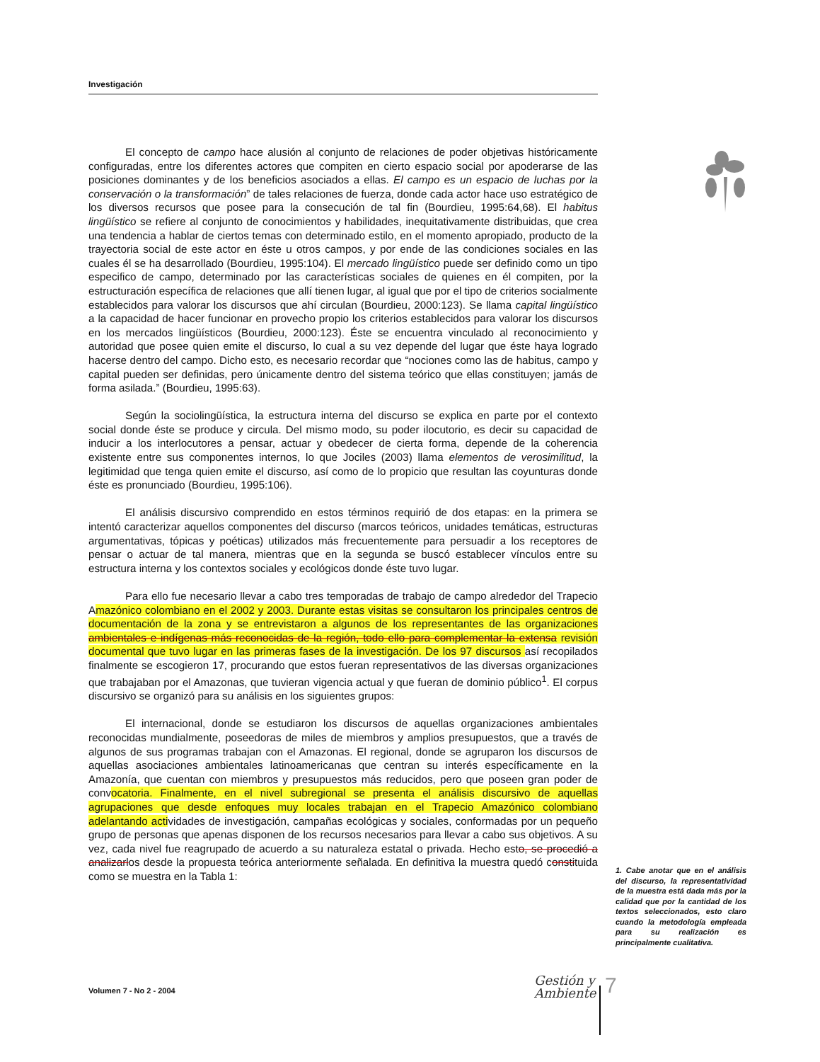Investigación
El concepto de campo hace alusión al conjunto de relaciones de poder objetivas históricamente configuradas, entre los diferentes actores que compiten en cierto espacio social por apoderarse de las posiciones dominantes y de los beneficios asociados a ellas. El campo es un espacio de luchas por la conservación o la transformación” de tales relaciones de fuerza, donde cada actor hace uso estratégico de los diversos recursos que posee para la consecución de tal fin (Bourdieu, 1995:64,68). El habitus lingüístico se refiere al conjunto de conocimientos y habilidades, inequitativamente distribuidas, que crea una tendencia a hablar de ciertos temas con determinado estilo, en el momento apropiado, producto de la trayectoria social de este actor en éste u otros campos, y por ende de las condiciones sociales en las cuales él se ha desarrollado (Bourdieu, 1995:104). El mercado lingüístico puede ser definido como un tipo especifico de campo, determinado por las características sociales de quienes en él compiten, por la estructuración específica de relaciones que allí tienen lugar, al igual que por el tipo de criterios socialmente establecidos para valorar los discursos que ahí circulan (Bourdieu, 2000:123). Se llama capital lingüístico a la capacidad de hacer funcionar en provecho propio los criterios establecidos para valorar los discursos en los mercados lingüísticos (Bourdieu, 2000:123). Éste se encuentra vinculado al reconocimiento y autoridad que posee quien emite el discurso, lo cual a su vez depende del lugar que éste haya logrado hacerse dentro del campo. Dicho esto, es necesario recordar que “nociones como las de habitus, campo y capital pueden ser definidas, pero únicamente dentro del sistema teórico que ellas constituyen; jamás de forma asilada.” (Bourdieu, 1995:63).
Según la sociolingüística, la estructura interna del discurso se explica en parte por el contexto social donde éste se produce y circula. Del mismo modo, su poder ilocutorio, es decir su capacidad de inducir a los interlocutores a pensar, actuar y obedecer de cierta forma, depende de la coherencia existente entre sus componentes internos, lo que Jociles (2003) llama elementos de verosimilitud, la legitimidad que tenga quien emite el discurso, así como de lo propicio que resultan las coyunturas donde éste es pronunciado (Bourdieu, 1995:106).
El análisis discursivo comprendido en estos términos requirió de dos etapas: en la primera se intentó caracterizar aquellos componentes del discurso (marcos teóricos, unidades temáticas, estructuras argumentativas, tópicas y poéticas) utilizados más frecuentemente para persuadir a los receptores de pensar o actuar de tal manera, mientras que en la segunda se buscó establecer vínculos entre su estructura interna y los contextos sociales y ecológicos donde éste tuvo lugar.
Para ello fue necesario llevar a cabo tres temporadas de trabajo de campo alrededor del Trapecio Amazónico colombiano en el 2002 y 2003. Durante estas visitas se consultaron los principales centros de documentación de la zona y se entrevistaron a algunos de los representantes de las organizaciones ambientales e indígenas más reconocidas de la región, todo ello para complementar la extensa revisión documental que tuvo lugar en las primeras fases de la investigación. De los 97 discursos así recopilados finalmente se escogieron 17, procurando que estos fueran representativos de las diversas organizaciones que trabajaban por el Amazonas, que tuvieran vigencia actual y que fueran de dominio público<sup>1</sup>. El corpus discursivo se organizó para su análisis en los siguientes grupos:
El internacional, donde se estudiaron los discursos de aquellas organizaciones ambientales reconocidas mundialmente, poseedoras de miles de miembros y amplios presupuestos, que a través de algunos de sus programas trabajan con el Amazonas. El regional, donde se agruparon los discursos de aquellas asociaciones ambientales latinoamericanas que centran su interés específicamente en la Amazonía, que cuentan con miembros y presupuestos más reducidos, pero que poseen gran poder de convocatoria. Finalmente, en el nivel subregional se presenta el análisis discursivo de aquellas agrupaciones que desde enfoques muy locales trabajan en el Trapecio Amazónico colombiano adelantando actividades de investigación, campañas ecológicas y sociales, conformadas por un pequeño grupo de personas que apenas disponen de los recursos necesarios para llevar a cabo sus objetivos. A su vez, cada nivel fue reagrupado de acuerdo a su naturaleza estatal o privada. Hecho esto, se procedió a analizarlos desde la propuesta teórica anteriormente señalada. En definitiva la muestra quedó constituida como se muestra en la Tabla 1:
1. Cabe anotar que en el análisis del discurso, la representatividad de la muestra está dada más por la calidad que por la cantidad de los textos seleccionados, esto claro cuando la metodología empleada para su realización es principalmente cualitativa.
Volumen 7 - No 2 - 2004
Gestión y
Ambiente
7